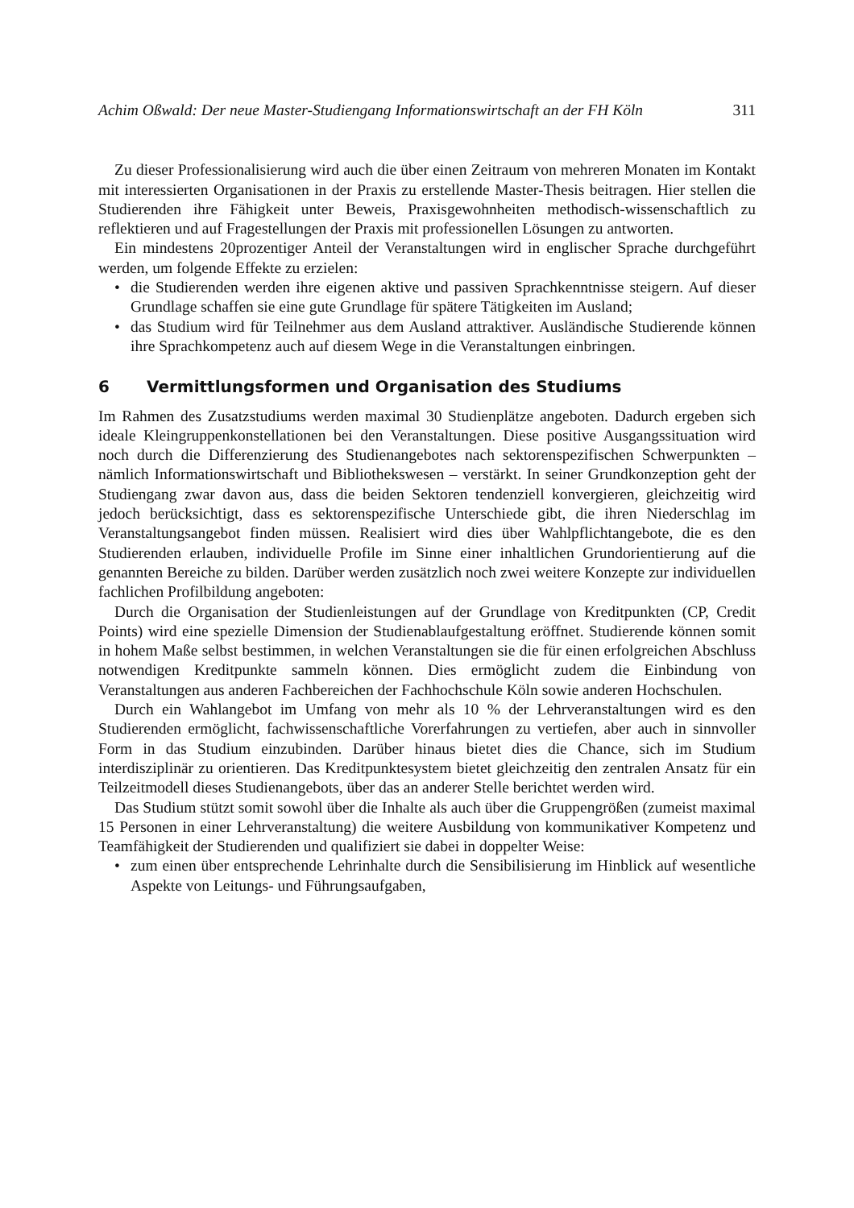Achim Oßwald: Der neue Master-Studiengang Informationswirtschaft an der FH Köln 311
Zu dieser Professionalisierung wird auch die über einen Zeitraum von mehreren Monaten im Kontakt mit interessierten Organisationen in der Praxis zu erstellende Master-Thesis beitragen. Hier stellen die Studierenden ihre Fähigkeit unter Beweis, Praxisgewohnheiten methodisch-wissenschaftlich zu reflektieren und auf Fragestellungen der Praxis mit professionellen Lösungen zu antworten.
Ein mindestens 20prozentiger Anteil der Veranstaltungen wird in englischer Sprache durchgeführt werden, um folgende Effekte zu erzielen:
• die Studierenden werden ihre eigenen aktive und passiven Sprachkenntnisse steigern. Auf dieser Grundlage schaffen sie eine gute Grundlage für spätere Tätigkeiten im Ausland;
• das Studium wird für Teilnehmer aus dem Ausland attraktiver. Ausländische Studierende können ihre Sprachkompetenz auch auf diesem Wege in die Veranstaltungen einbringen.
6 Vermittlungsformen und Organisation des Studiums
Im Rahmen des Zusatzstudiums werden maximal 30 Studienplätze angeboten. Dadurch ergeben sich ideale Kleingruppenkonstellationen bei den Veranstaltungen. Diese positive Ausgangssituation wird noch durch die Differenzierung des Studienangebotes nach sektorenspezifischen Schwerpunkten – nämlich Informationswirtschaft und Bibliothekswesen – verstärkt. In seiner Grundkonzeption geht der Studiengang zwar davon aus, dass die beiden Sektoren tendenziell konvergieren, gleichzeitig wird jedoch berücksichtigt, dass es sektorenspezifische Unterschiede gibt, die ihren Niederschlag im Veranstaltungsangebot finden müssen. Realisiert wird dies über Wahlpflichtangebote, die es den Studierenden erlauben, individuelle Profile im Sinne einer inhaltlichen Grundorientierung auf die genannten Bereiche zu bilden. Darüber werden zusätzlich noch zwei weitere Konzepte zur individuellen fachlichen Profilbildung angeboten:
Durch die Organisation der Studienleistungen auf der Grundlage von Kreditpunkten (CP, Credit Points) wird eine spezielle Dimension der Studienablaufgestaltung eröffnet. Studierende können somit in hohem Maße selbst bestimmen, in welchen Veranstaltungen sie die für einen erfolgreichen Abschluss notwendigen Kreditpunkte sammeln können. Dies ermöglicht zudem die Einbindung von Veranstaltungen aus anderen Fachbereichen der Fachhochschule Köln sowie anderen Hochschulen.
Durch ein Wahlangebot im Umfang von mehr als 10 % der Lehrveranstaltungen wird es den Studierenden ermöglicht, fachwissenschaftliche Vorerfahrungen zu vertiefen, aber auch in sinnvoller Form in das Studium einzubinden. Darüber hinaus bietet dies die Chance, sich im Studium interdisziplinär zu orientieren. Das Kreditpunktesystem bietet gleichzeitig den zentralen Ansatz für ein Teilzeitmodell dieses Studienangebots, über das an anderer Stelle berichtet werden wird.
Das Studium stützt somit sowohl über die Inhalte als auch über die Gruppengrößen (zumeist maximal 15 Personen in einer Lehrveranstaltung) die weitere Ausbildung von kommunikativer Kompetenz und Teamfähigkeit der Studierenden und qualifiziert sie dabei in doppelter Weise:
• zum einen über entsprechende Lehrinhalte durch die Sensibilisierung im Hinblick auf wesentliche Aspekte von Leitungs- und Führungsaufgaben,